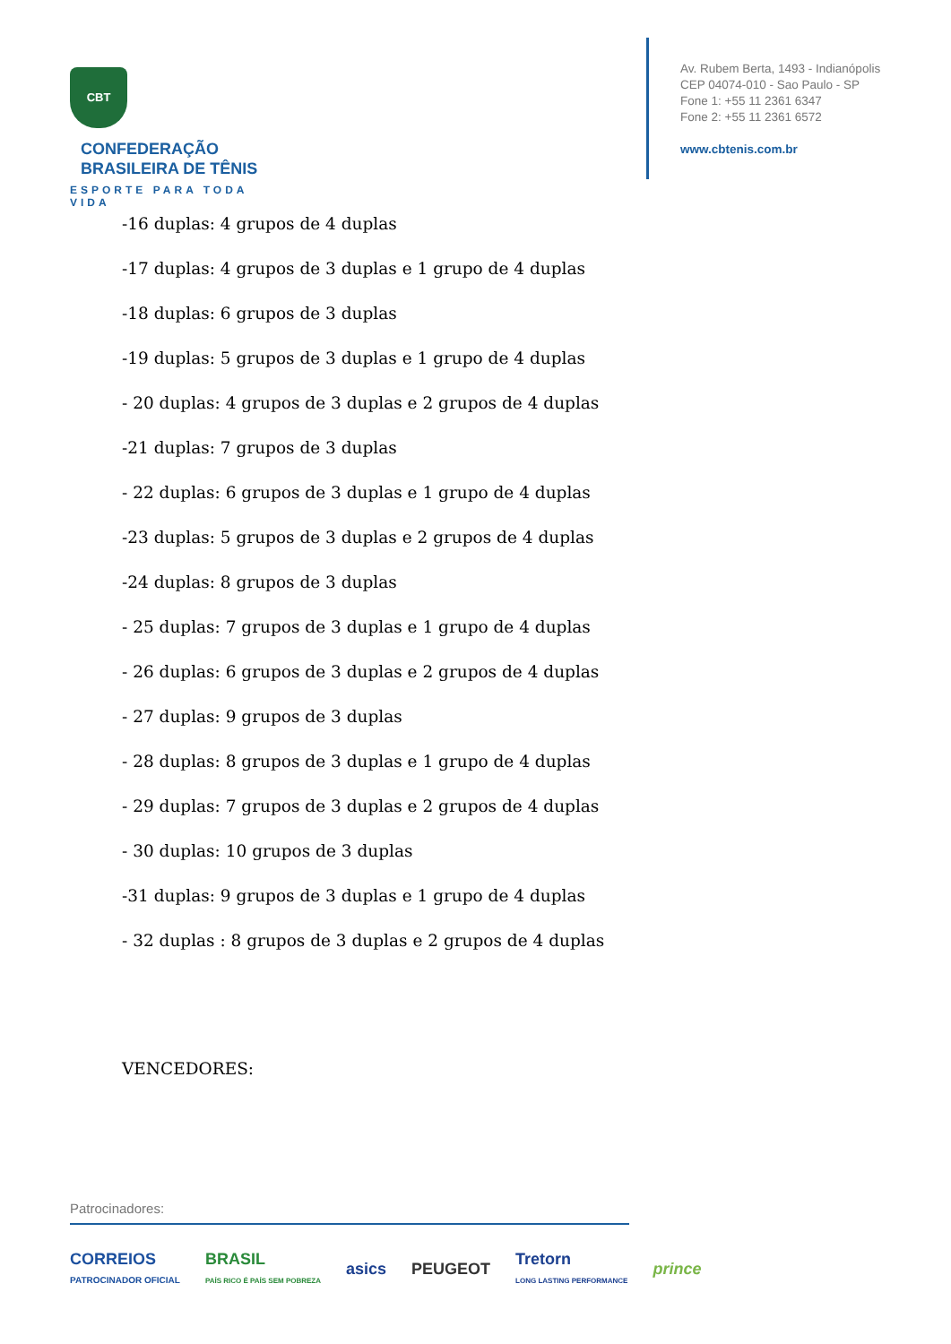CBT CONFEDERAÇÃO
BRASILEIRA DE TÊNIS
ESPORTE PARA TODA VIDA
Av. Rubem Berta, 1493 - Indianópolis
CEP 04074-010 - Sao Paulo - SP
Fone 1: +55 11 2361 6347
Fone 2: +55 11 2361 6572
www.cbtenis.com.br
-16 duplas: 4 grupos de 4 duplas
-17 duplas: 4 grupos de 3 duplas e 1 grupo de 4 duplas
-18 duplas: 6 grupos de 3 duplas
-19 duplas: 5 grupos de 3 duplas e 1 grupo de 4 duplas
- 20 duplas: 4 grupos de 3 duplas e 2 grupos de 4 duplas
-21 duplas: 7 grupos de 3 duplas
- 22 duplas: 6 grupos de 3 duplas e 1 grupo de 4 duplas
-23 duplas: 5 grupos de 3 duplas e 2 grupos de 4 duplas
-24 duplas: 8 grupos de 3 duplas
- 25 duplas: 7 grupos de 3 duplas e 1 grupo de 4 duplas
- 26 duplas: 6 grupos de 3 duplas e 2 grupos de 4 duplas
- 27 duplas: 9 grupos de 3 duplas
- 28 duplas: 8 grupos de 3 duplas e 1 grupo de 4 duplas
- 29 duplas: 7 grupos de 3 duplas e 2 grupos de 4 duplas
- 30 duplas: 10 grupos de 3 duplas
-31 duplas: 9 grupos de 3 duplas e 1 grupo de 4 duplas
- 32 duplas : 8 grupos de 3 duplas e 2 grupos de 4 duplas
VENCEDORES:
Patrocinadores:
CORREIOS
PATROCINADOR OFICIAL BRASIL
PAÍS RICO É PAÍS SEM POBREZA asics PEUGEOT Tretorn
LONG LASTING PERFORMANCE prince